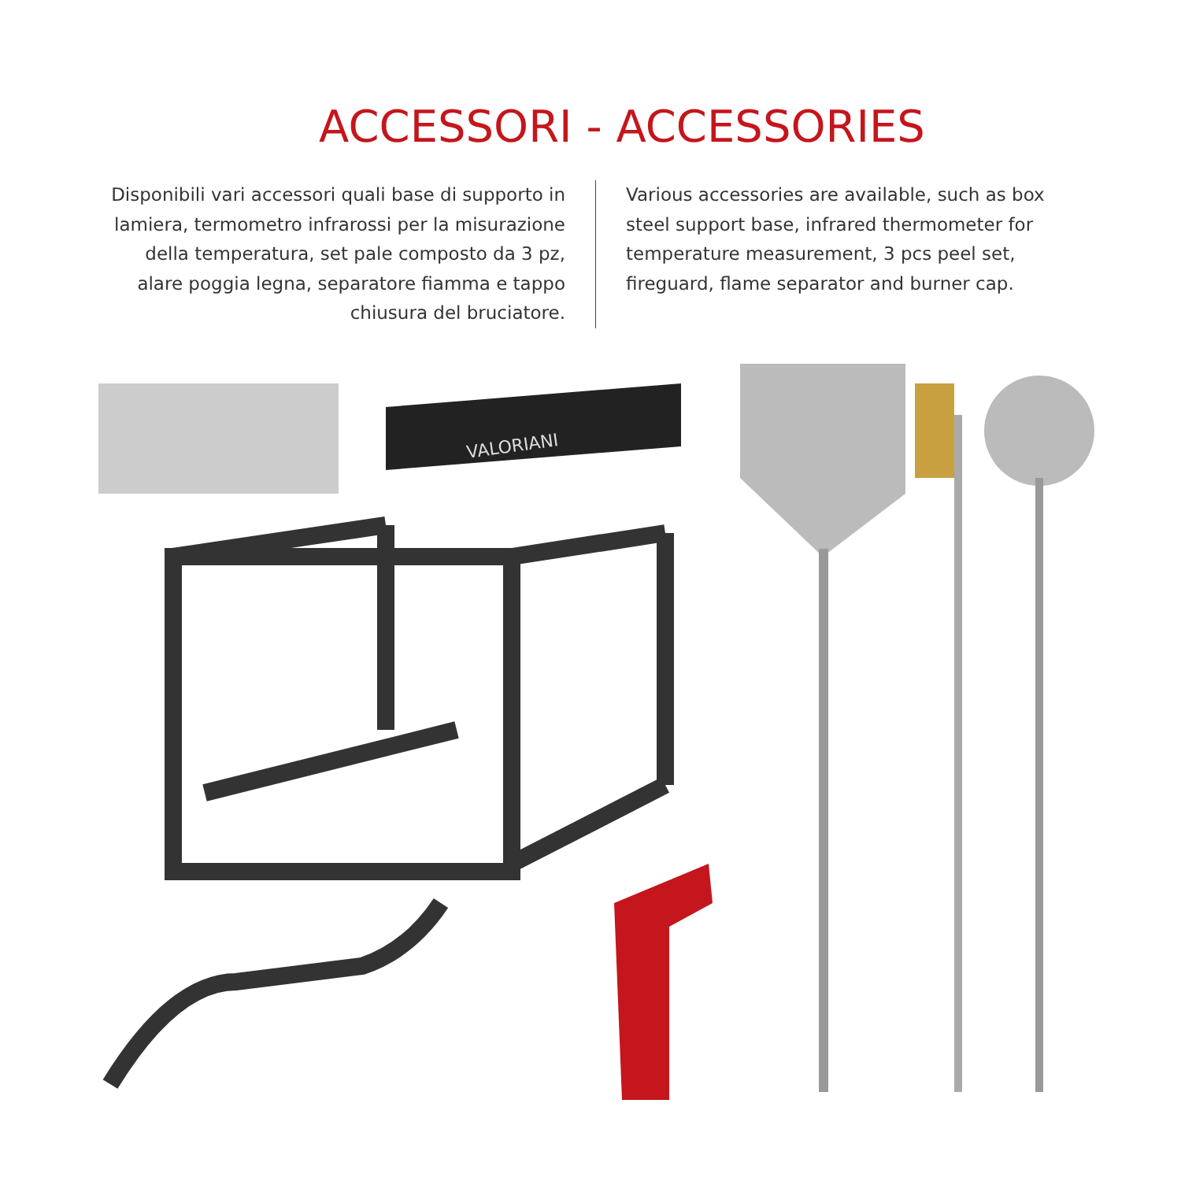ACCESSORI - ACCESSORIES
Disponibili vari accessori quali base di supporto in lamiera, termometro infrarossi per la misurazione della temperatura, set pale composto da 3 pz, alare poggia legna, separatore fiamma e tappo chiusura del bruciatore.
Various accessories are available, such as box steel support base, infrared thermometer for temperature measurement, 3 pcs peel set, fireguard, flame separator and burner cap.
VALORIANI